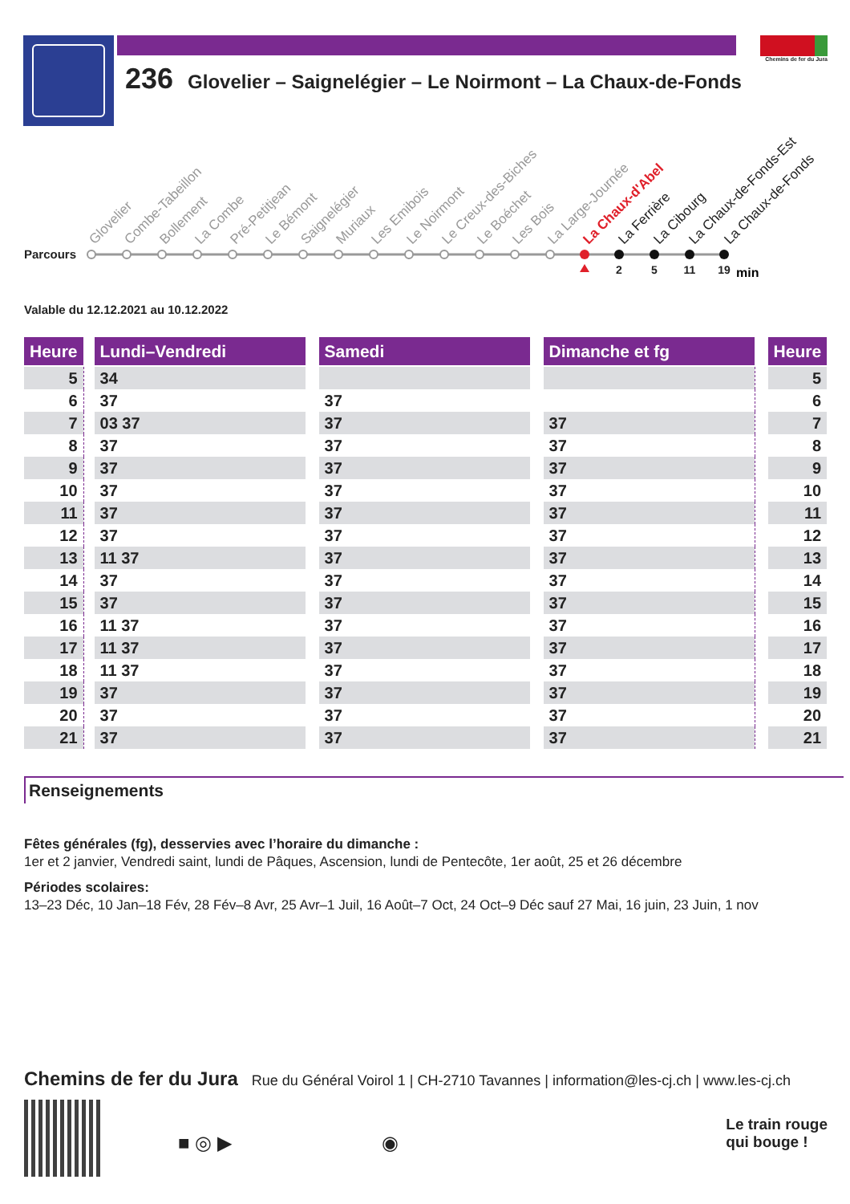236 Glovelier – Saignelégier – Le Noirmont – La Chaux-de-Fonds
Chemins de fer du Jura
Parcours
Glovelier
Combe-Tabeillon
Bollement
La Combe
Pré-Petitjean
Le Bémont
Saignelégier
Muriaux
Les Emibois
Le Noirmont
Le Creux-des-Biches
Le Boéchet
Les Bois
La Large-Journée
La Chaux-d'Abel
La Ferrière
La Cibourg
La Chaux-de-Fonds-Est
La Chaux-de-Fonds
2
5
11
19
min
Valable du 12.12.2021 au 10.12.2022
| Heure | | Lundi–Vendredi | | Samedi | | Dimanche et fg | | Heure |
| --- | --- | --- | --- | --- | --- | --- | --- | --- |
| 5 | | 34 | | | | | | 5 |
| 6 | | 37 | | 37 | | | | 6 |
| 7 | | 03 37 | | 37 | | 37 | | 7 |
| 8 | | 37 | | 37 | | 37 | | 8 |
| 9 | | 37 | | 37 | | 37 | | 9 |
| 10 | | 37 | | 37 | | 37 | | 10 |
| 11 | | 37 | | 37 | | 37 | | 11 |
| 12 | | 37 | | 37 | | 37 | | 12 |
| 13 | | 11 37 | | 37 | | 37 | | 13 |
| 14 | | 37 | | 37 | | 37 | | 14 |
| 15 | | 37 | | 37 | | 37 | | 15 |
| 16 | | 11 37 | | 37 | | 37 | | 16 |
| 17 | | 11 37 | | 37 | | 37 | | 17 |
| 18 | | 11 37 | | 37 | | 37 | | 18 |
| 19 | | 37 | | 37 | | 37 | | 19 |
| 20 | | 37 | | 37 | | 37 | | 20 |
| 21 | | 37 | | 37 | | 37 | | 21 |
Renseignements
Fêtes générales (fg), desservies avec l’horaire du dimanche :
1er et 2 janvier, Vendredi saint, lundi de Pâques, Ascension, lundi de Pentecôte, 1er août, 25 et 26 décembre
Périodes scolaires:
13–23 Déc, 10 Jan–18 Fév, 28 Fév–8 Avr, 25 Avr–1 Juil, 16 Août–7 Oct, 24 Oct–9 Déc sauf 27 Mai, 16 juin, 23 Juin, 1 nov
Chemins de fer du Jura Rue du Général Voirol 1 | CH-2710 Tavannes | information@les-cj.ch | www.les-cj.ch
■ ◎ ▶ ◉
Le train rouge
qui bouge !